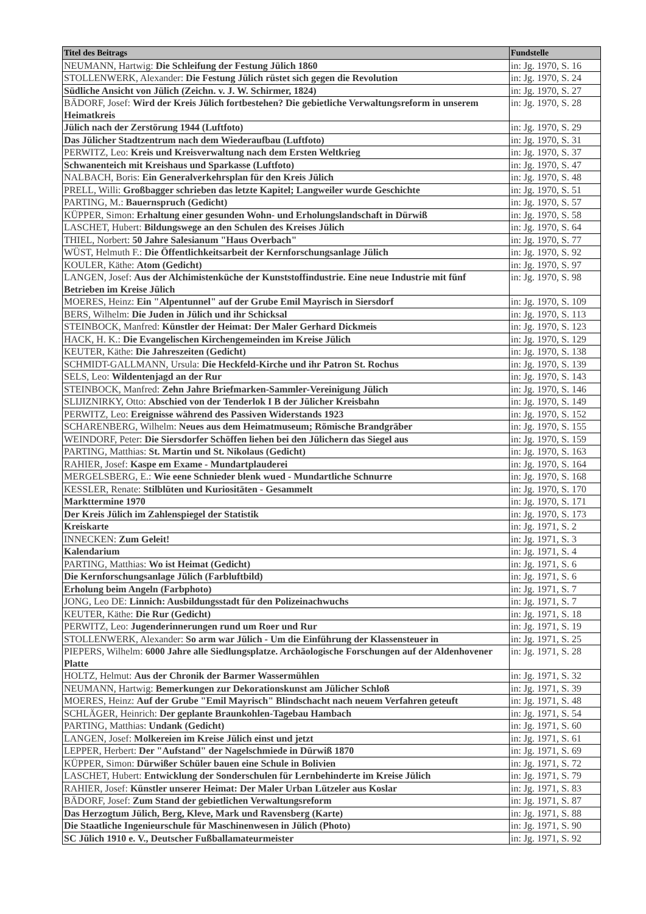| Titel des Beitrags | Fundstelle |
| --- | --- |
| NEUMANN, Hartwig: Die Schleifung der Festung Jülich 1860 | in: Jg. 1970, S. 16 |
| STOLLENWERK, Alexander: Die Festung Jülich rüstet sich gegen die Revolution | in: Jg. 1970, S. 24 |
| Südliche Ansicht von Jülich (Zeichn. v. J. W. Schirmer, 1824) | in: Jg. 1970, S. 27 |
| BÄDORF, Josef: Wird der Kreis Jülich fortbestehen? Die gebietliche Verwaltungsreform in unserem Heimatkreis | in: Jg. 1970, S. 28 |
| Jülich nach der Zerstörung 1944 (Luftfoto) | in: Jg. 1970, S. 29 |
| Das Jülicher Stadtzentrum nach dem Wiederaufbau (Luftfoto) | in: Jg. 1970, S. 31 |
| PERWITZ, Leo: Kreis und Kreisverwaltung nach dem Ersten Weltkrieg | in: Jg. 1970, S. 37 |
| Schwanenteich mit Kreishaus und Sparkasse (Luftfoto) | in: Jg. 1970, S. 47 |
| NALBACH, Boris: Ein Generalverkehrsplan für den Kreis Jülich | in: Jg. 1970, S. 48 |
| PRELL, Willi: Großbagger schrieben das letzte Kapitel; Langweiler wurde Geschichte | in: Jg. 1970, S. 51 |
| PARTING, M.: Bauernspruch (Gedicht) | in: Jg. 1970, S. 57 |
| KÜPPER, Simon: Erhaltung einer gesunden Wohn- und Erholungslandschaft in Dürwiß | in: Jg. 1970, S. 58 |
| LASCHET, Hubert: Bildungswege an den Schulen des Kreises Jülich | in: Jg. 1970, S. 64 |
| THIEL, Norbert: 50 Jahre Salesianum "Haus Overbach" | in: Jg. 1970, S. 77 |
| WÜST, Helmuth F.: Die Öffentlichkeitsarbeit der Kernforschungsanlage Jülich | in: Jg. 1970, S. 92 |
| KOULER, Käthe: Atom (Gedicht) | in: Jg. 1970, S. 97 |
| LANGEN, Josef: Aus der Alchimistenküche der Kunststoffindustrie. Eine neue Industrie mit fünf Betrieben im Kreise Jülich | in: Jg. 1970, S. 98 |
| MOERES, Heinz: Ein "Alpentunnel" auf der Grube Emil Mayrisch in Siersdorf | in: Jg. 1970, S. 109 |
| BERS, Wilhelm: Die Juden in Jülich und ihr Schicksal | in: Jg. 1970, S. 113 |
| STEINBOCK, Manfred: Künstler der Heimat: Der Maler Gerhard Dickmeis | in: Jg. 1970, S. 123 |
| HACK, H. K.: Die Evangelischen Kirchengemeinden im Kreise Jülich | in: Jg. 1970, S. 129 |
| KEUTER, Käthe: Die Jahreszeiten (Gedicht) | in: Jg. 1970, S. 138 |
| SCHMIDT-GALLMANN, Ursula: Die Heckfeld-Kirche und ihr Patron St. Rochus | in: Jg. 1970, S. 139 |
| SELS, Leo: Wildentenjagd an der Rur | in: Jg. 1970, S. 143 |
| STEINBOCK, Manfred: Zehn Jahre Briefmarken-Sammler-Vereinigung Jülich | in: Jg. 1970, S. 146 |
| SLIJIZNIRKY, Otto: Abschied von der Tenderlok I B der Jülicher Kreisbahn | in: Jg. 1970, S. 149 |
| PERWITZ, Leo: Ereignisse während des Passiven Widerstands 1923 | in: Jg. 1970, S. 152 |
| SCHARENBERG, Wilhelm: Neues aus dem Heimatmuseum; Römische Brandgräber | in: Jg. 1970, S. 155 |
| WEINDORF, Peter: Die Siersdorfer Schöffen liehen bei den Jülichern das Siegel aus | in: Jg. 1970, S. 159 |
| PARTING, Matthias: St. Martin und St. Nikolaus (Gedicht) | in: Jg. 1970, S. 163 |
| RAHIER, Josef: Kaspe em Exame - Mundartplauderei | in: Jg. 1970, S. 164 |
| MERGELSBERG, E.: Wie eene Schnieder blenk wued - Mundartliche Schnurre | in: Jg. 1970, S. 168 |
| KESSLER, Renate: Stilblüten und Kuriositäten - Gesammelt | in: Jg. 1970, S. 170 |
| Markttermine 1970 | in: Jg. 1970, S. 171 |
| Der Kreis Jülich im Zahlenspiegel der Statistik | in: Jg. 1970, S. 173 |
| Kreiskarte | in: Jg. 1971, S. 2 |
| INNECKEN: Zum Geleit! | in: Jg. 1971, S. 3 |
| Kalendarium | in: Jg. 1971, S. 4 |
| PARTING, Matthias: Wo ist Heimat (Gedicht) | in: Jg. 1971, S. 6 |
| Die Kernforschungsanlage Jülich (Farbluftbild) | in: Jg. 1971, S. 6 |
| Erholung beim Angeln (Farbphoto) | in: Jg. 1971, S. 7 |
| JONG, Leo DE: Linnich: Ausbildungsstadt für den Polizeinachwuchs | in: Jg. 1971, S. 7 |
| KEUTER, Käthe: Die Rur (Gedicht) | in: Jg. 1971, S. 18 |
| PERWITZ, Leo: Jugenderinnerungen rund um Roer und Rur | in: Jg. 1971, S. 19 |
| STOLLENWERK, Alexander: So arm war Jülich - Um die Einführung der Klassensteuer in | in: Jg. 1971, S. 25 |
| PIEPERS, Wilhelm: 6000 Jahre alle Siedlungsplatze. Archäologische Forschungen auf der Aldenhovener Platte | in: Jg. 1971, S. 28 |
| HOLTZ, Helmut: Aus der Chronik der Barmer Wassermühlen | in: Jg. 1971, S. 32 |
| NEUMANN, Hartwig: Bemerkungen zur Dekorationskunst am Jülicher Schloß | in: Jg. 1971, S. 39 |
| MOERES, Heinz: Auf der Grube "Emil Mayrisch" Blindschacht nach neuem Verfahren geteuft | in: Jg. 1971, S. 48 |
| SCHLÄGER, Heinrich: Der geplante Braunkohlen-Tagebau Hambach | in: Jg. 1971, S. 54 |
| PARTING, Matthias: Undank (Gedicht) | in: Jg. 1971, S. 60 |
| LANGEN, Josef: Molkereien im Kreise Jülich einst und jetzt | in: Jg. 1971, S. 61 |
| LEPPER, Herbert: Der "Aufstand" der Nagelschmiede in Dürwiß 1870 | in: Jg. 1971, S. 69 |
| KÜPPER, Simon: Dürwißer Schüler bauen eine Schule in Bolivien | in: Jg. 1971, S. 72 |
| LASCHET, Hubert: Entwicklung der Sonderschulen für Lernbehinderte im Kreise Jülich | in: Jg. 1971, S. 79 |
| RAHIER, Josef: Künstler unserer Heimat: Der Maler Urban Lützeler aus Koslar | in: Jg. 1971, S. 83 |
| BÄDORF, Josef: Zum Stand der gebietlichen Verwaltungsreform | in: Jg. 1971, S. 87 |
| Das Herzogtum Jülich, Berg, Kleve, Mark und Ravensberg (Karte) | in: Jg. 1971, S. 88 |
| Die Staatliche Ingenieurschule für Maschinenwesen in Jülich (Photo) | in: Jg. 1971, S. 90 |
| SC Jülich 1910 e. V., Deutscher Fußballamateurmeister | in: Jg. 1971, S. 92 |